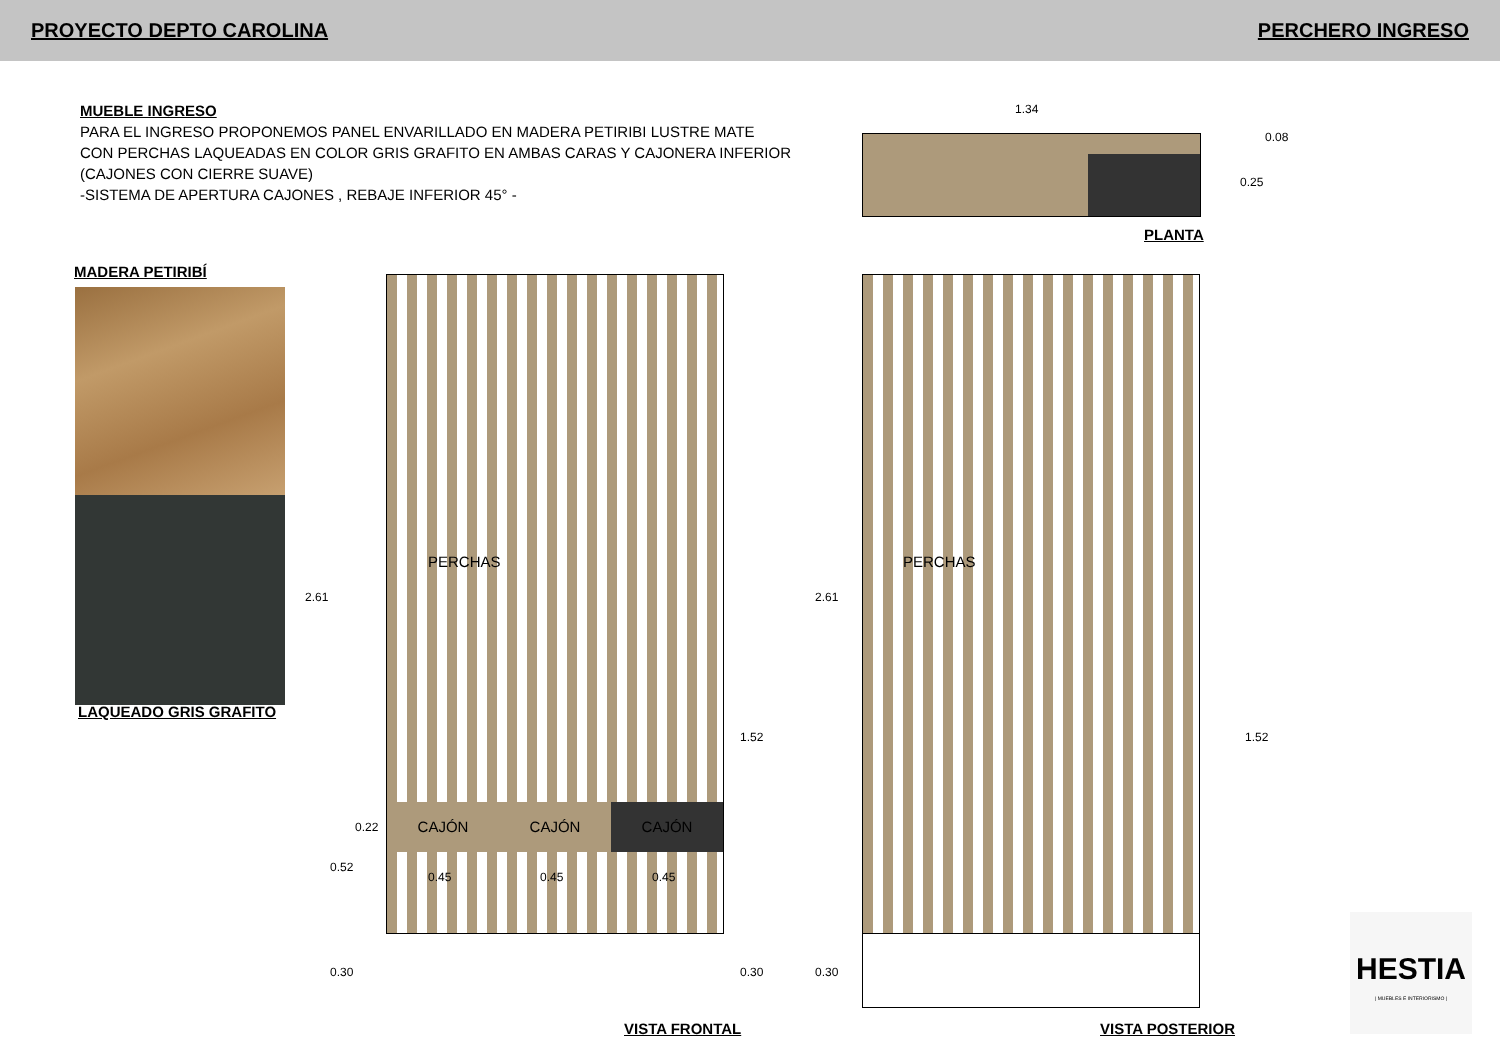PROYECTO DEPTO CAROLINA PERCHERO INGRESO
MUEBLE INGRESO
PARA EL INGRESO PROPONEMOS PANEL ENVARILLADO EN MADERA PETIRIBI LUSTRE MATE
CON PERCHAS LAQUEADAS EN COLOR GRIS GRAFITO EN AMBAS CARAS Y CAJONERA INFERIOR
(CAJONES CON CIERRE SUAVE)
-SISTEMA DE APERTURA CAJONES , REBAJE INFERIOR 45° -
1.34
0.08
0.25
PLANTA
MADERA PETIRIBÍ
LAQUEADO GRIS GRAFITO
CAJÓN CAJÓN CAJÓN
PERCHAS
0.45 0.45 0.45
2.61
1.52
0.22
0.52
0.30 0.30
PERCHAS
2.61
1.52
0.30
VISTA FRONTAL VISTA POSTERIOR
HESTIA
| MUEBLES E INTERIORISMO |